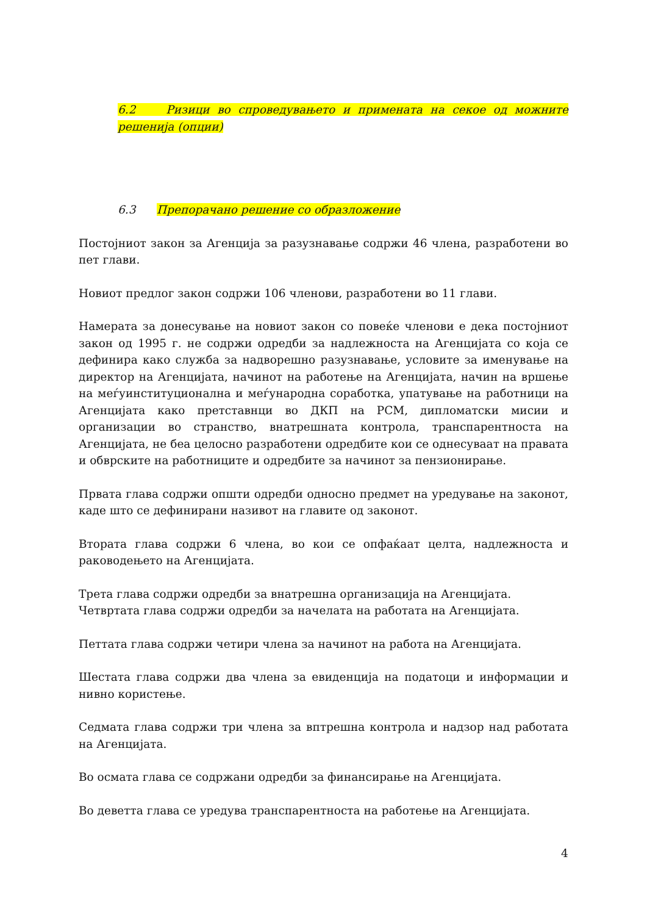6.2 Ризици во спроведувањето и примената на секое од можните решенија (опции)
6.3 Препорачано решение со образложение
Постојниот закон за Агенција за разузнавање содржи 46 члена, разработени во пет глави.
Новиот предлог закон содржи 106 членови, разработени во 11 глави.
Намерата за донесување на новиот закон со повеќе членови е дека постојниот закон од 1995 г. не содржи одредби за надлежноста на Агенцијата со која се дефинира како служба за надворешно разузнавање, условите за именување на директор на Агенцијата, начинот на работење на Агенцијата, начин на вршење на меѓуинституционална и меѓународна соработка, упатување на работници на Агенцијата како претставнци во ДКП на РСМ, дипломатски мисии и организации во странство, внатрешната контрола, транспарентноста на Агенцијата, не беа целосно разработени одредбите кои се однесуваат на правата и обврските на работниците и одредбите за начинот за пензионирање.
Првата глава содржи општи одредби односно предмет на уредување на законот, каде што се дефинирани називот на главите од законот.
Втората глава содржи 6 члена, во кои се опфаќаат целта, надлежноста и раководењето на Агенцијата.
Трета глава содржи одредби за внатрешна организација на Агенцијата.
Четвртата глава содржи одредби за начелата на работата на Агенцијата.
Петтата глава содржи четири члена за начинот на работа на Агенцијата.
Шестата глава содржи два члена за евиденција на податоци и информации и нивно користење.
Седмата глава содржи три члена за вптрешна контрола и надзор над работата на Агенцијата.
Во осмата глава се содржани одредби за финансирање на Агенцијата.
Во деветта глава се уредува транспарентноста на работење на Агенцијата.
4